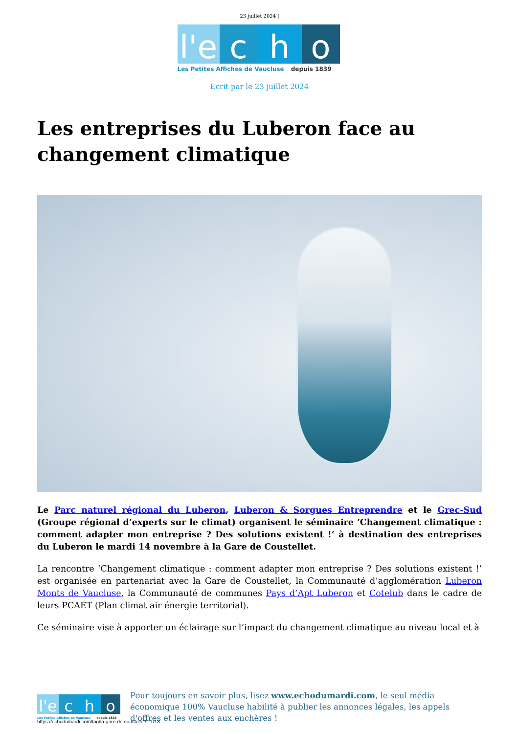23 juillet 2024 |
l'e
c
h
o
Les Petites Affiches de Vaucluse depuis 1839
Ecrit par le 23 juillet 2024
Les entreprises du Luberon face au changement climatique
Le Parc naturel régional du Luberon, Luberon & Sorgues Entreprendre et le Grec-Sud (Groupe régional d’experts sur le climat) organisent le séminaire ‘Changement climatique : comment adapter mon entreprise ? Des solutions existent !‘ à destination des entreprises du Luberon le mardi 14 novembre à la Gare de Coustellet.
La rencontre ‘Changement climatique : comment adapter mon entreprise ? Des solutions existent !’ est organisée en partenariat avec la Gare de Coustellet, la Communauté d’agglomération Luberon Monts de Vaucluse, la Communauté de communes Pays d’Apt Luberon et Cotelub dans le cadre de leurs PCAET (Plan climat air énergie territorial).
Ce séminaire vise à apporter un éclairage sur l’impact du changement climatique au niveau local et à
l'e
c
h
o
Les Petites Affiches de Vaucluse depuis 1839
Pour toujours en savoir plus, lisez www.echodumardi.com, le seul média économique 100% Vaucluse habilité à publier les annonces légales, les appels d'offres et les ventes aux enchères !
https://echodumardi.com/tag/la-gare-de-coustellet/ 1/13